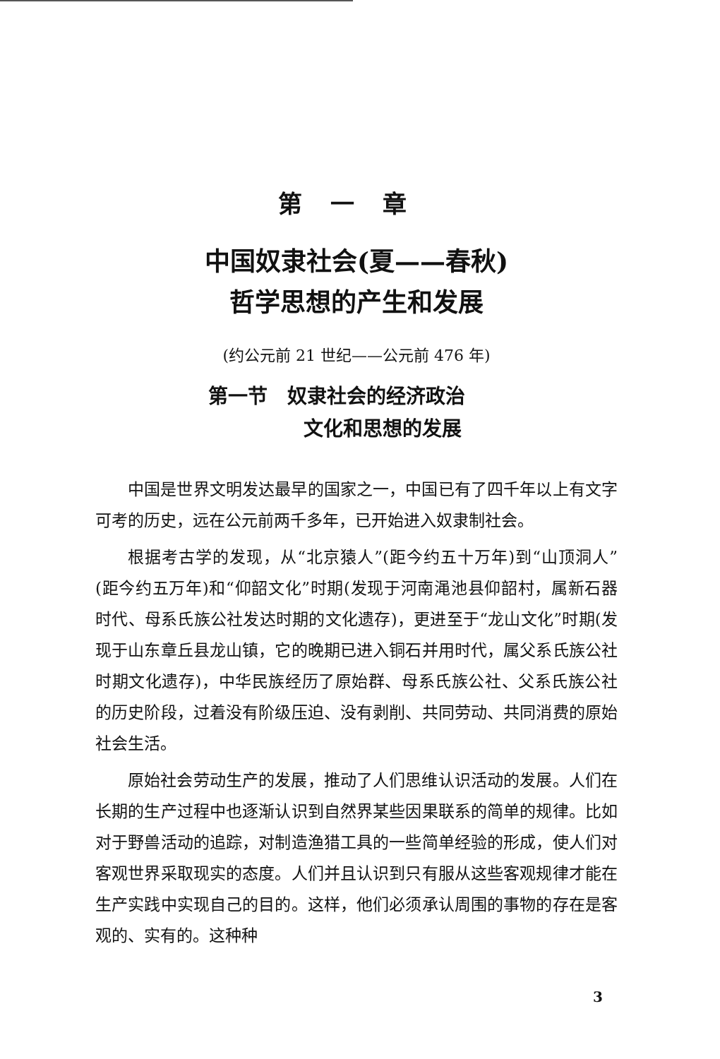第一章
中国奴隶社会(夏——春秋)
哲学思想的产生和发展
(约公元前 21 世纪——公元前 476 年)
第一节　奴隶社会的经济政治
文化和思想的发展
中国是世界文明发达最早的国家之一，中国已有了四千年以上有文字可考的历史，远在公元前两千多年，已开始进入奴隶制社会。
根据考古学的发现，从“北京猿人”(距今约五十万年)到“山顶洞人”(距今约五万年)和“仰韶文化”时期(发现于河南渑池县仰韶村，属新石器时代、母系氏族公社发达时期的文化遗存)，更进至于“龙山文化”时期(发现于山东章丘县龙山镇，它的晚期已进入铜石并用时代，属父系氏族公社时期文化遗存)，中华民族经历了原始群、母系氏族公社、父系氏族公社的历史阶段，过着没有阶级压迫、没有剥削、共同劳动、共同消费的原始社会生活。
原始社会劳动生产的发展，推动了人们思维认识活动的发展。人们在长期的生产过程中也逐渐认识到自然界某些因果联系的简单的规律。比如对于野兽活动的追踪，对制造渔猎工具的一些简单经验的形成，使人们对客观世界采取现实的态度。人们并且认识到只有服从这些客观规律才能在生产实践中实现自己的目的。这样，他们必须承认周围的事物的存在是客观的、实有的。这种种
3